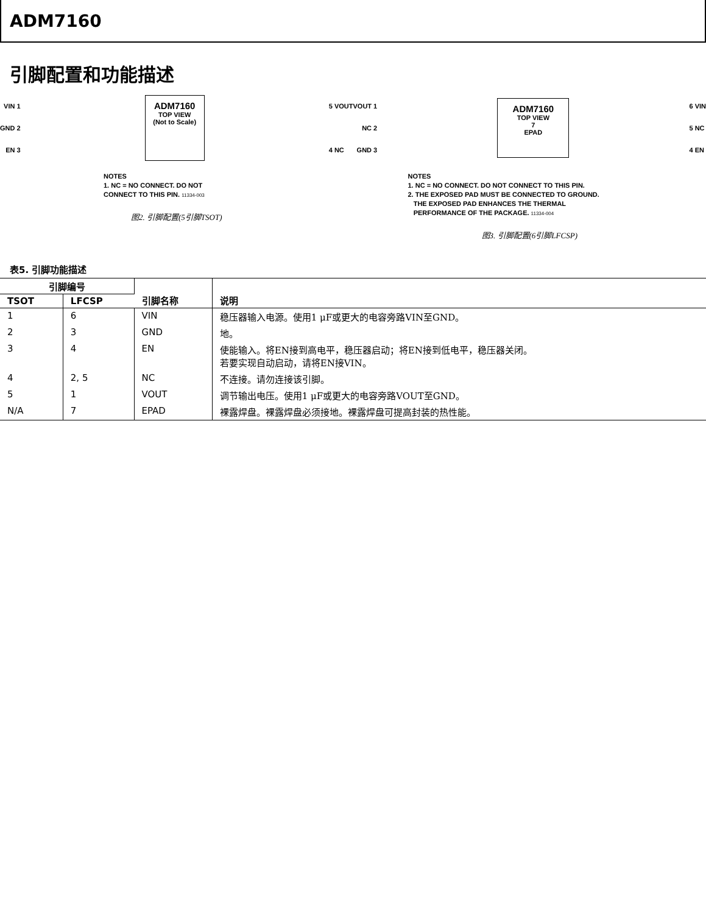ADM7160
引脚配置和功能描述
VIN 1
GND 2
EN 3
ADM7160
TOP VIEW
(Not to Scale)
5 VOUT
4 NC
NOTES
1. NC = NO CONNECT. DO NOT
CONNECT TO THIS PIN. 11334-003
图2. 引脚配置(5引脚TSOT)
VOUT 1
NC 2
GND 3
ADM7160
TOP VIEW
7
EPAD
6 VIN
5 NC
4 EN
NOTES
1. NC = NO CONNECT. DO NOT CONNECT TO THIS PIN.
2. THE EXPOSED PAD MUST BE CONNECTED TO GROUND.
THE EXPOSED PAD ENHANCES THE THERMAL
PERFORMANCE OF THE PACKAGE. 11334-004
图3. 引脚配置(6引脚LFCSP)
表5. 引脚功能描述
| 引脚编号 | | 引脚名称 | 说明 |
| --- | --- | --- | --- |
| TSOT | LFCSP | | |
| 1 | 6 | VIN | 稳压器输入电源。使用1 μF或更大的电容旁路VIN至GND。 |
| 2 | 3 | GND | 地。 |
| 3 | 4 | EN | 使能输入。将EN接到高电平，稳压器启动；将EN接到低电平，稳压器关闭。 若要实现自动启动，请将EN接VIN。 |
| 4 | 2, 5 | NC | 不连接。请勿连接该引脚。 |
| 5 | 1 | VOUT | 调节输出电压。使用1 μF或更大的电容旁路VOUT至GND。 |
| N/A | 7 | EPAD | 裸露焊盘。裸露焊盘必须接地。裸露焊盘可提高封装的热性能。 |